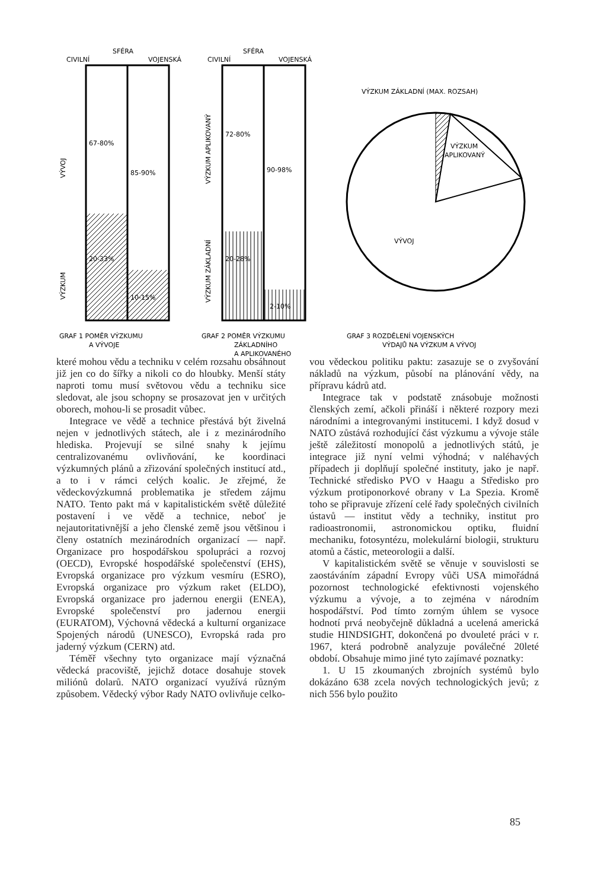SFÉRA
CIVILNÍ
VOJENSKÁ
67-80%
85-90%
20-33%
10-15%
VÝVOJ
VÝZKUM
SFÉRA
CIVILNÍ
VOJENSKÁ
72-80%
90-98%
20-28%
2-10%
VÝZKUM APLIKOVANÝ
VÝZKUM ZÁKLADNÍ
VÝZKUM ZÁKLADNÍ (MAX. ROZSAH)
VÝZKUM
APLIKOVANÝ
VÝVOJ
GRAF 1 POMĚR VÝZKUMU
A VÝVOJE
GRAF 2 POMĚR VÝZKUMU
ZÁKLADNÍHO
A APLIKOVANÉHO
GRAF 3 ROZDĚLENÍ VOJENSKÝCH
VÝDAJŮ NA VÝZKUM A VÝVOJ
které mohou vědu a techniku v celém rozsahu obsáhnout již jen co do šířky a nikoli co do hloubky. Menší státy naproti tomu musí světovou vědu a techniku sice sledovat, ale jsou schopny se prosazovat jen v určitých oborech, mohou-li se prosadit vůbec.
Integrace ve vědě a technice přestává být živelná nejen v jednotlivých státech, ale i z mezinárodního hlediska. Projevují se silné snahy k jejímu centralizovanému ovlivňování, ke koordinaci výzkumných plánů a zřizování společných institucí atd., a to i v rámci celých koalic. Je zřejmé, že vědeckovýzkumná problematika je středem zájmu NATO. Tento pakt má v kapitalistickém světě důležité postavení i ve vědě a technice, neboť je nejautoritativnější a jeho členské země jsou většinou i členy ostatních mezinárodních organizací — např. Organizace pro hospodářskou spolupráci a rozvoj (OECD), Evropské hospodářské společenství (EHS), Evropská organizace pro výzkum vesmíru (ESRO), Evropská organizace pro výzkum raket (ELDO), Evropská organizace pro jadernou energii (ENEA), Evropské společenství pro jadernou energii (EURATOM), Výchovná vědecká a kulturní organizace Spojených národů (UNESCO), Evropská rada pro jaderný výzkum (CERN) atd.
Téměř všechny tyto organizace mají význačná vědecká pracoviště, jejichž dotace dosahuje stovek miliónů dolarů. NATO organizací využívá různým způsobem. Vědecký výbor Rady NATO ovlivňuje celko-
vou vědeckou politiku paktu: zasazuje se o zvyšování nákladů na výzkum, působí na plánování vědy, na přípravu kádrů atd.
Integrace tak v podstatě znásobuje možnosti členských zemí, ačkoli přináší i některé rozpory mezi národními a integrovanými institucemi. I když dosud v NATO zůstává rozhodující část výzkumu a vývoje stále ještě záležitostí monopolů a jednotlivých států, je integrace již nyní velmi výhodná; v naléhavých případech ji doplňují společné instituty, jako je např. Technické středisko PVO v Haagu a Středisko pro výzkum protiponorkové obrany v La Spezia. Kromě toho se připravuje zřízení celé řady společných civilních ústavů — institut vědy a techniky, institut pro radioastronomii, astronomickou optiku, fluidní mechaniku, fotosyntézu, molekulární biologii, strukturu atomů a částic, meteorologii a další.
V kapitalistickém světě se věnuje v souvislosti se zaostáváním západní Evropy vůči USA mimořádná pozornost technologické efektivnosti vojenského výzkumu a vývoje, a to zejména v národním hospodářství. Pod tímto zorným úhlem se vysoce hodnotí prvá neobyčejně důkladná a ucelená americká studie HINDSIGHT, dokončená po dvouleté práci v r. 1967, která podrobně analyzuje poválečné 20leté období. Obsahuje mimo jiné tyto zajímavé poznatky:
1. U 15 zkoumaných zbrojních systémů bylo dokázáno 638 zcela nových technologických jevů; z nich 556 bylo použito
85